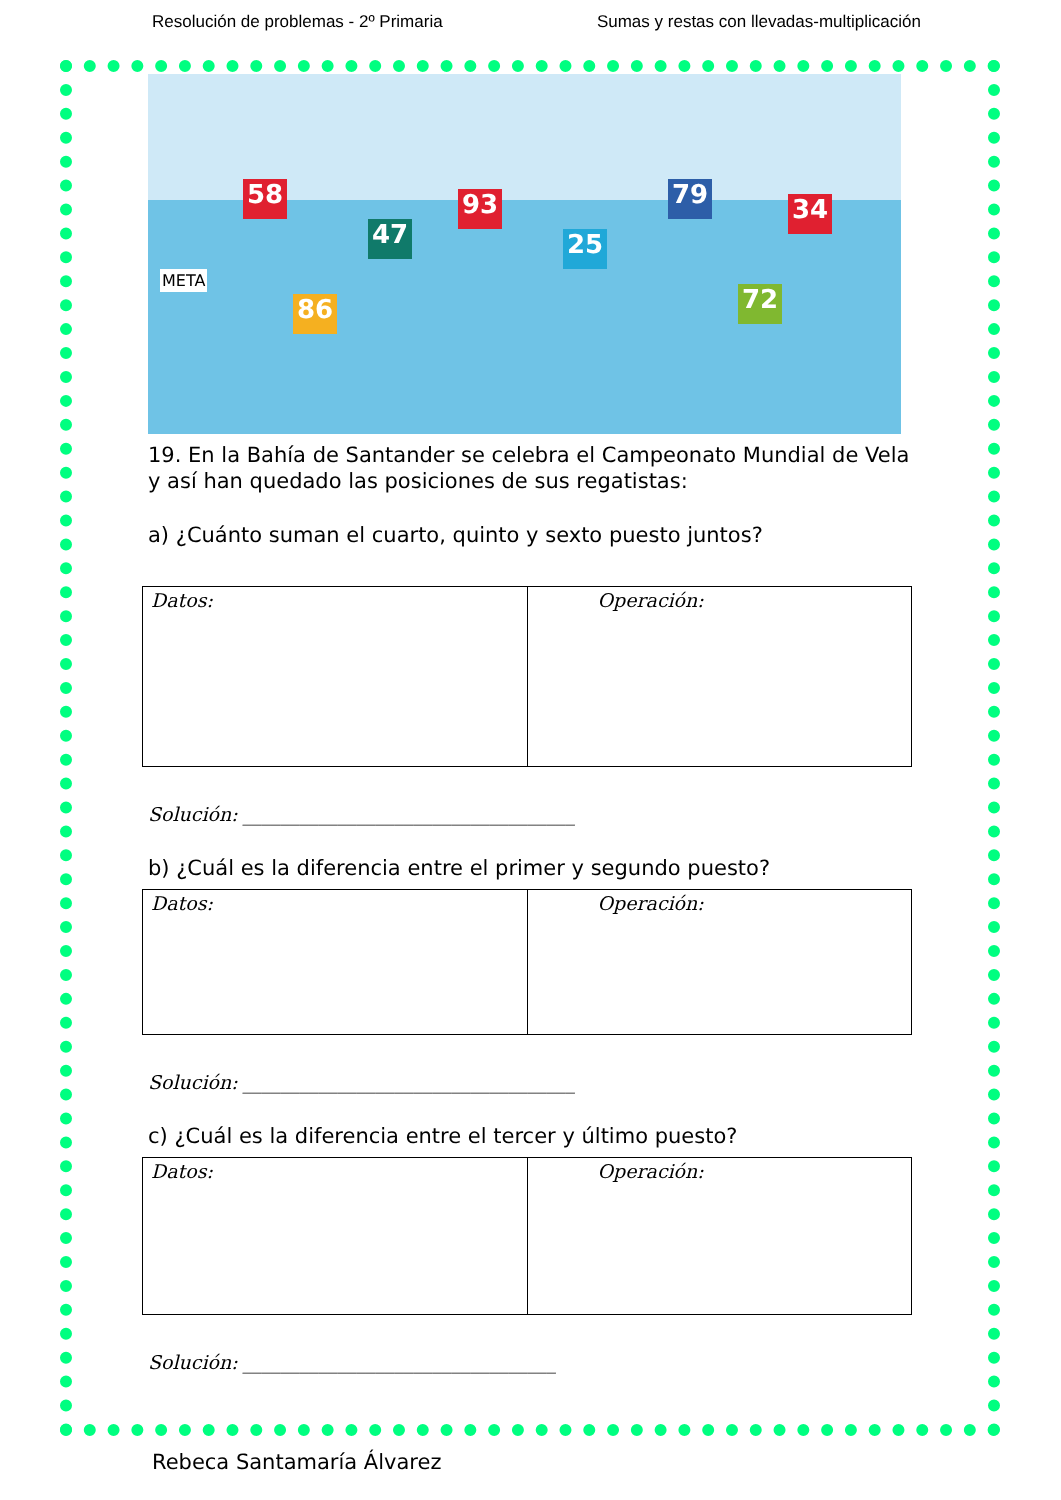Resolución de problemas - 2º Primaria Sumas y restas con llevadas-multiplicación
58
47
93
25
79 34
86 72
META
19. En la Bahía de Santander se celebra el Campeonato Mundial de Vela y así han quedado las posiciones de sus regatistas:
a) ¿Cuánto suman el cuarto, quinto y sexto puesto juntos?
| Datos: | Operación: |
Solución: ___________________________________
b) ¿Cuál es la diferencia entre el primer y segundo puesto?
| Datos: | Operación: |
Solución: ___________________________________
c) ¿Cuál es la diferencia entre el tercer y último puesto?
| Datos: | Operación: |
Solución: _________________________________
Rebeca Santamaría Álvarez